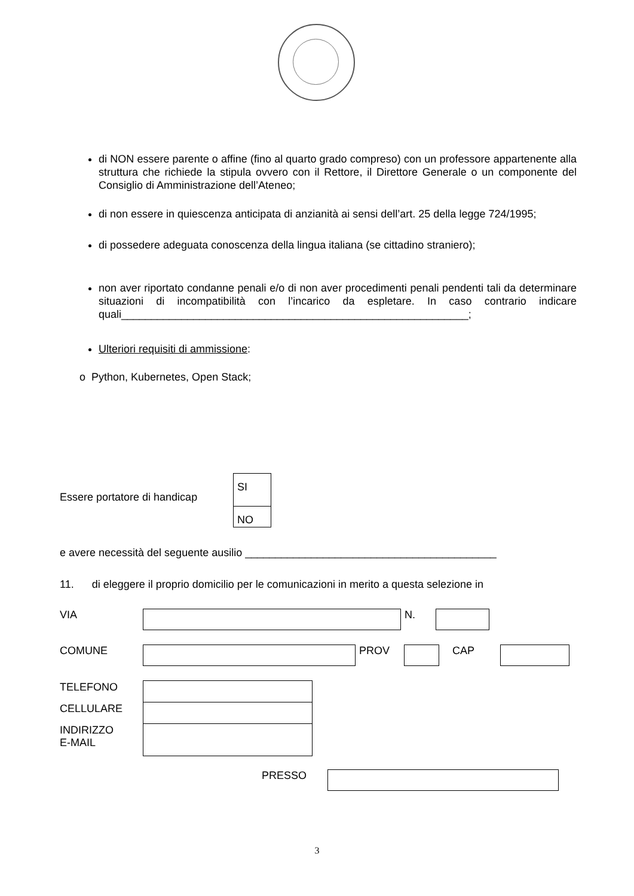di NON essere parente o affine (fino al quarto grado compreso) con un professore appartenente alla struttura che richiede la stipula ovvero con il Rettore, il Direttore Generale o un componente del Consiglio di Amministrazione dell’Ateneo;
di non essere in quiescenza anticipata di anzianità ai sensi dell’art. 25 della legge 724/1995;
di possedere adeguata conoscenza della lingua italiana (se cittadino straniero);
non aver riportato condanne penali e/o di non aver procedimenti penali pendenti tali da determinare situazioni di incompatibilità con l’incarico da espletare. In caso contrario indicare quali__________________________________________________________;
Ulteriori requisiti di ammissione:
o Python, Kubernetes, Open Stack;
Essere portatore di handicap
| SI |
| NO |
e avere necessità del seguente ausilio __________________________________________
11. di eleggere il proprio domicilio per le comunicazioni in merito a questa selezione in
| VIA | | N. | |
| COMUNE | | PROV | | CAP | |
| TELEFONO | |
| CELLULARE | |
| INDIRIZZO E-MAIL | |
| PRESSO | |
3